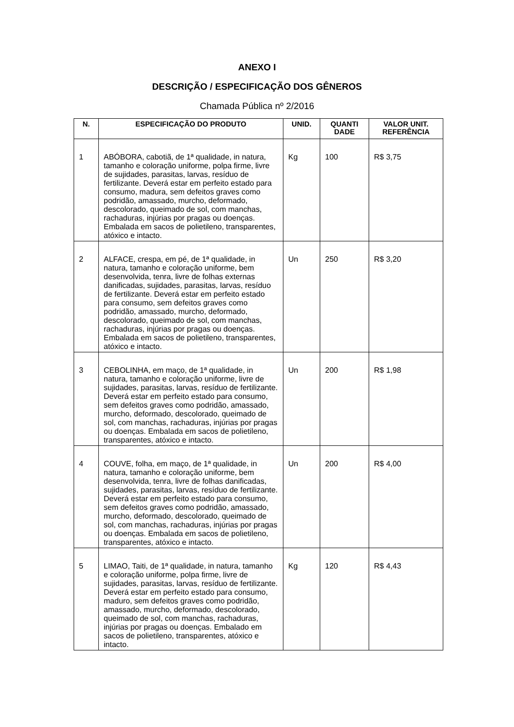ANEXO I
DESCRIÇÃO / ESPECIFICAÇÃO DOS GÊNEROS
Chamada Pública nº 2/2016
| N. | ESPECIFICAÇÃO DO PRODUTO | UNID. | QUANTI DADE | VALOR UNIT. REFERÊNCIA |
| --- | --- | --- | --- | --- |
| 1 | ABÓBORA, cabotiã, de 1ª qualidade, in natura, tamanho e coloração uniforme, polpa firme, livre de sujidades, parasitas, larvas, resíduo de fertilizante. Deverá estar em perfeito estado para consumo, madura, sem defeitos graves como podridão, amassado, murcho, deformado, descolorado, queimado de sol, com manchas, rachaduras, injúrias por pragas ou doenças. Embalada em sacos de polietileno, transparentes, atóxico e intacto. | Kg | 100 | R$ 3,75 |
| 2 | ALFACE, crespa, em pé, de 1ª qualidade, in natura, tamanho e coloração uniforme, bem desenvolvida, tenra, livre de folhas externas danificadas, sujidades, parasitas, larvas, resíduo de fertilizante. Deverá estar em perfeito estado para consumo, sem defeitos graves como podridão, amassado, murcho, deformado, descolorado, queimado de sol, com manchas, rachaduras, injúrias por pragas ou doenças. Embalada em sacos de polietileno, transparentes, atóxico e intacto. | Un | 250 | R$ 3,20 |
| 3 | CEBOLINHA, em maço, de 1ª qualidade, in natura, tamanho e coloração uniforme, livre de sujidades, parasitas, larvas, resíduo de fertilizante. Deverá estar em perfeito estado para consumo, sem defeitos graves como podridão, amassado, murcho, deformado, descolorado, queimado de sol, com manchas, rachaduras, injúrias por pragas ou doenças. Embalada em sacos de polietileno, transparentes, atóxico e intacto. | Un | 200 | R$ 1,98 |
| 4 | COUVE, folha, em maço, de 1ª qualidade, in natura, tamanho e coloração uniforme, bem desenvolvida, tenra, livre de folhas danificadas, sujidades, parasitas, larvas, resíduo de fertilizante. Deverá estar em perfeito estado para consumo, sem defeitos graves como podridão, amassado, murcho, deformado, descolorado, queimado de sol, com manchas, rachaduras, injúrias por pragas ou doenças. Embalada em sacos de polietileno, transparentes, atóxico e intacto. | Un | 200 | R$ 4,00 |
| 5 | LIMAO, Taiti, de 1ª qualidade, in natura, tamanho e coloração uniforme, polpa firme, livre de sujidades, parasitas, larvas, resíduo de fertilizante. Deverá estar em perfeito estado para consumo, maduro, sem defeitos graves como podridão, amassado, murcho, deformado, descolorado, queimado de sol, com manchas, rachaduras, injúrias por pragas ou doenças. Embalado em sacos de polietileno, transparentes, atóxico e intacto. | Kg | 120 | R$ 4,43 |